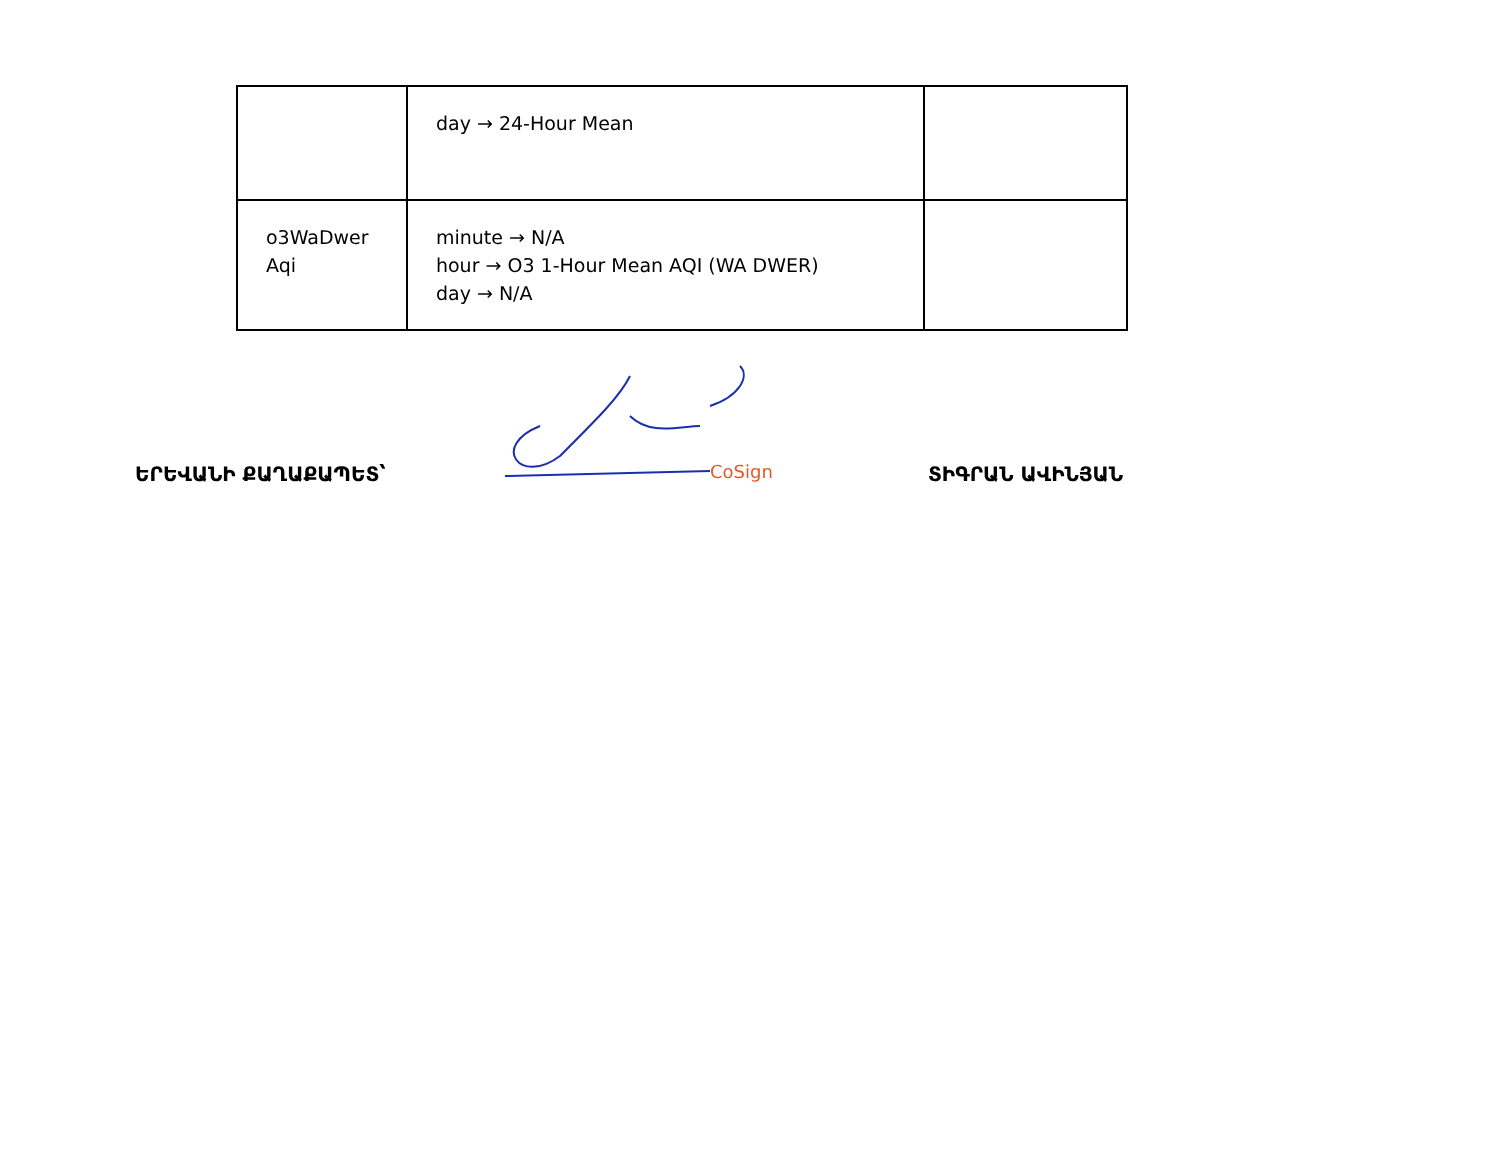| | day → 24-Hour Mean | |
| o3WaDwer Aqi | minute → N/A hour → O3 1-Hour Mean AQI (WA DWER) day → N/A | |
ԵՐԵՎԱՆԻ ՔԱՂԱՔԱՊԵՏ՝
CoSign
ՏԻԳՐԱՆ ԱՎԻՆՅԱՆ